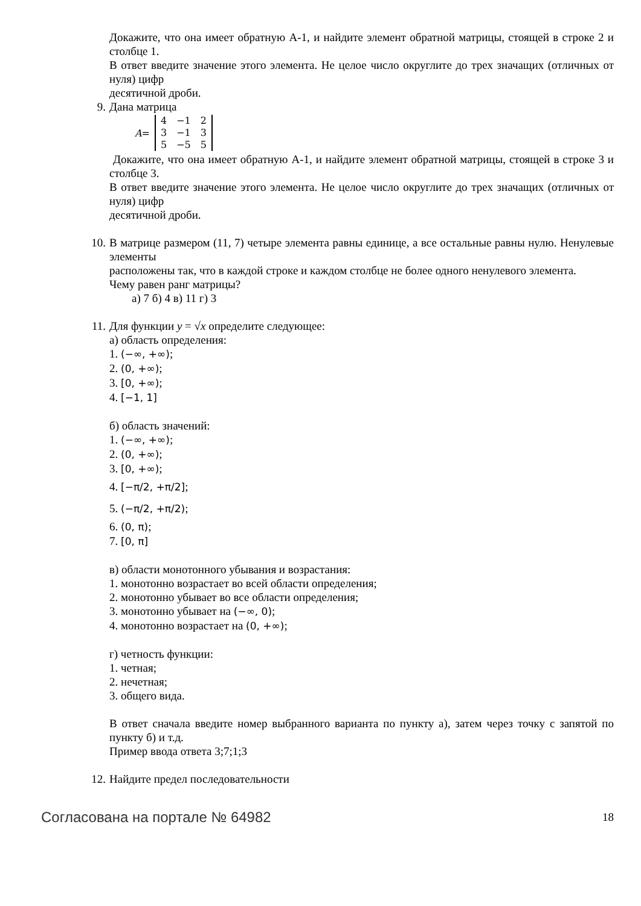Докажите, что она имеет обратную А-1, и найдите элемент обратной матрицы, стоящей в строке 2 и столбце 1.
В ответ введите значение этого элемента. Не целое число округлите до трех значащих (отличных от нуля) цифр
десятичной дроби.
9.
Дана матрица
A =
| 4 | −1 | 2 |
| 3 | −1 | 3 |
| 5 | −5 | 5 |
Докажите, что она имеет обратную А-1, и найдите элемент обратной матрицы, стоящей в строке 3 и столбце 3.
В ответ введите значение этого элемента. Не целое число округлите до трех значащих (отличных от нуля) цифр
десятичной дроби.
10.
В матрице размером (11, 7) четыре элемента равны единице, а все остальные равны нулю. Ненулевые элементы
расположены так, что в каждой строке и каждом столбце не более одного ненулевого элемента.
Чему равен ранг матрицы?
а) 7 б) 4 в) 11 г) 3
11.
Для функции y = √x определите следующее:
а) область определения:
1. (−∞, +∞);
2. (0, +∞);
3. [0, +∞);
4. [−1, 1]
б) область значений:
1. (−∞, +∞);
2. (0, +∞);
3. [0, +∞);
4. [−π/2, +π/2];
5. (−π/2, +π/2);
6. (0, π);
7. [0, π]
в) области монотонного убывания и возрастания:
1. монотонно возрастает во всей области определения;
2. монотонно убывает во все области определения;
3. монотонно убывает на (−∞, 0);
4. монотонно возрастает на (0, +∞);
г) четность функции:
1. четная;
2. нечетная;
3. общего вида.
В ответ сначала введите номер выбранного варианта по пункту а), затем через точку с запятой по пункту б) и т.д.
Пример ввода ответа 3;7;1;3
12.
Найдите предел последовательности
Согласована на портале № 64982 18